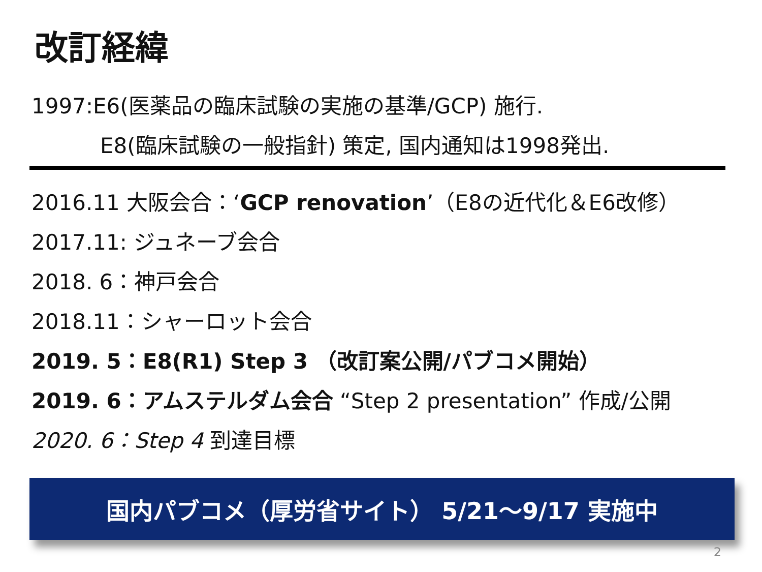改訂経緯
1997:E6(医薬品の臨床試験の実施の基準/GCP) 施行.
E8(臨床試験の一般指針) 策定, 国内通知は1998発出.
2016.11 大阪会合：‘GCP renovation’（E8の近代化＆E6改修）
2017.11: ジュネーブ会合
2018. 6：神戸会合
2018.11：シャーロット会合
2019. 5：E8(R1) Step 3 （改訂案公開/パブコメ開始）
2019. 6：アムステルダム会合 “Step 2 presentation” 作成/公開
2020. 6：Step 4 到達目標
国内パブコメ（厚労省サイト） 5/21～9/17 実施中
2